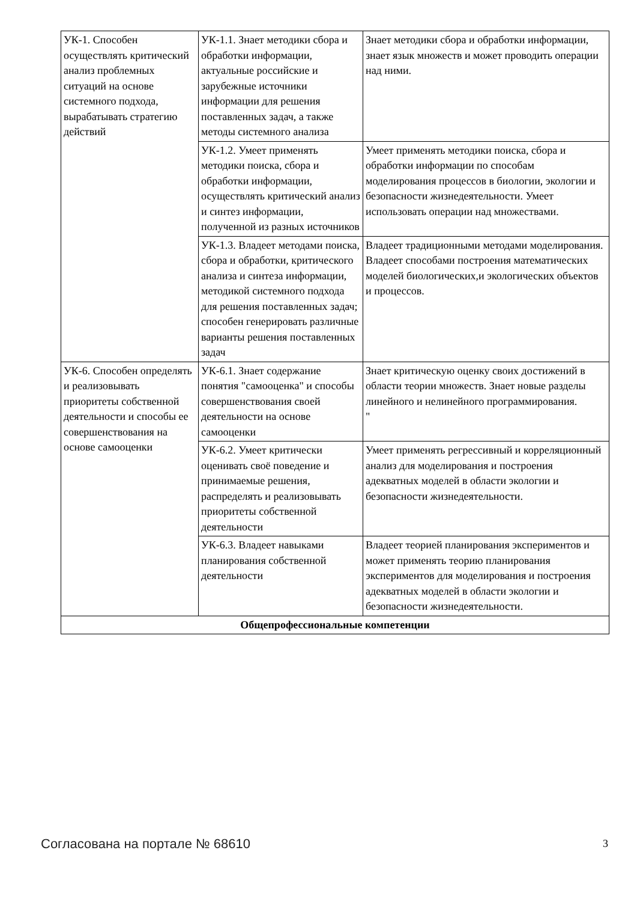| УК-1. Способен осуществлять критический анализ проблемных ситуаций на основе системного подхода, вырабатывать стратегию действий | УК-1.1. Знает методики сбора и обработки информации, актуальные российские и зарубежные источники информации для решения поставленных задач, а также методы системного анализа | Знает методики сбора и обработки информации, знает язык множеств и может проводить операции над ними. |
| | УК-1.2. Умеет применять методики поиска, сбора и обработки информации, осуществлять критический анализ и синтез информации, полученной из разных источников | Умеет применять методики поиска, сбора и обработки информации по способам моделирования процессов в биологии, экологии и безопасности жизнедеятельности. Умеет использовать операции над множествами. |
| | УК-1.3. Владеет методами поиска, сбора и обработки, критического анализа и синтеза информации, методикой системного подхода для решения поставленных задач; способен генерировать различные варианты решения поставленных задач | Владеет традиционными методами моделирования. Владеет способами построения математических моделей биологических,и экологических объектов и процессов. |
| УК-6. Способен определять и реализовывать приоритеты собственной деятельности и способы ее совершенствования на основе самооценки | УК-6.1. Знает содержание понятия "самооценка" и способы совершенствования своей деятельности на основе самооценки | Знает критическую оценку своих достижений в области теории множеств. Знает новые разделы линейного и нелинейного программирования. " |
| | УК-6.2. Умеет критически оценивать своё поведение и принимаемые решения, распределять и реализовывать приоритеты собственной деятельности | Умеет применять регрессивный и корреляционный анализ для моделирования и построения адекватных моделей в области экологии и безопасности жизнедеятельности. |
| | УК-6.3. Владеет навыками планирования собственной деятельности | Владеет теорией планирования экспериментов и может применять теорию планирования экспериментов для моделирования и построения адекватных моделей в области экологии и безопасности жизнедеятельности. |
| Общепрофессиональные компетенции | | |
Согласована на портале № 68610 3